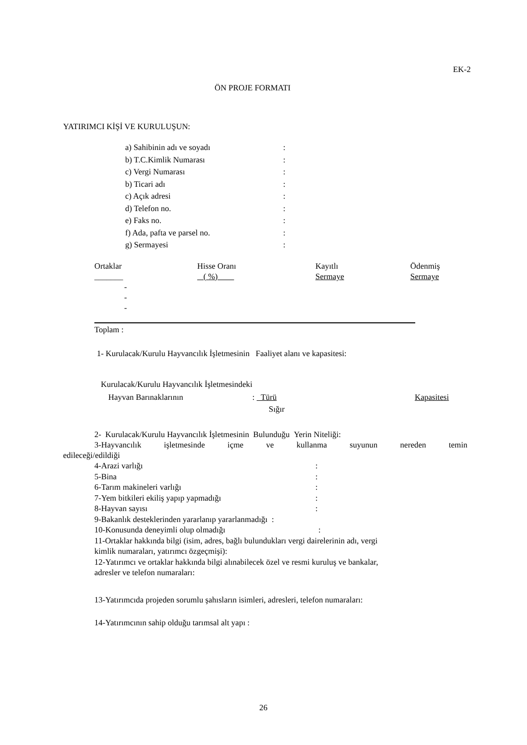EK-2
ÖN PROJE FORMATI
YATIRIMCI KİŞİ VE KURULUŞUN:
a) Sahibinin adı ve soyadı:
b) T.C.Kimlik Numarası:
c) Vergi Numarası:
b) Ticari adı:
c) Açık adresi:
d) Telefon no.:
e) Faks no.:
f) Ada, pafta ve parsel no.:
g) Sermayesi:
Ortaklar Hisse Oranı Kayıtlı Ödenmiş
_______ ( %) Sermaye Sermaye
-
-
-
Toplam :
1- Kurulacak/Kurulu Hayvancılık İşletmesinin Faaliyet alanı ve kapasitesi:
Kurulacak/Kurulu Hayvancılık İşletmesindeki
Hayvan Barınaklarının: Türü Kapasitesi
Sığır
2- Kurulacak/Kurulu Hayvancılık İşletmesinin Bulunduğu Yerin Niteliği:
3-Hayvancılık işletmesinde içme ve kullanma suyunun nereden temin
edileceği/edildiği
4-Arazi varlığı:
5-Bina:
6-Tarım makineleri varlığı:
7-Yem bitkileri ekiliş yapıp yapmadığı:
8-Hayvan sayısı:
9-Bakanlık desteklerinden yararlanıp yararlanmadığı :
10-Konusunda deneyimli olup olmadığı:
11-Ortaklar hakkında bilgi (isim, adres, bağlı bulundukları vergi dairelerinin adı, vergi
kimlik numaraları, yatırımcı özgeçmişi):
12-Yatırımcı ve ortaklar hakkında bilgi alınabilecek özel ve resmi kuruluş ve bankalar,
adresler ve telefon numaraları:
13-Yatırımcıda projeden sorumlu şahısların isimleri, adresleri, telefon numaraları:
14-Yatırımcının sahip olduğu tarımsal alt yapı :
26